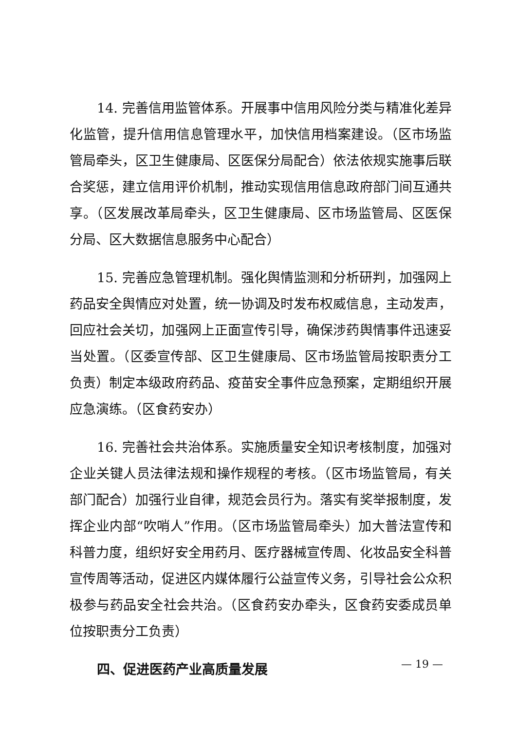14. 完善信用监管体系。开展事中信用风险分类与精准化差异化监管，提升信用信息管理水平，加快信用档案建设。（区市场监管局牵头，区卫生健康局、区医保分局配合）依法依规实施事后联合奖惩，建立信用评价机制，推动实现信用信息政府部门间互通共享。（区发展改革局牵头，区卫生健康局、区市场监管局、区医保分局、区大数据信息服务中心配合）
15. 完善应急管理机制。强化舆情监测和分析研判，加强网上药品安全舆情应对处置，统一协调及时发布权威信息，主动发声，回应社会关切，加强网上正面宣传引导，确保涉药舆情事件迅速妥当处置。（区委宣传部、区卫生健康局、区市场监管局按职责分工负责）制定本级政府药品、疫苗安全事件应急预案，定期组织开展应急演练。（区食药安办）
16. 完善社会共治体系。实施质量安全知识考核制度，加强对企业关键人员法律法规和操作规程的考核。（区市场监管局，有关部门配合）加强行业自律，规范会员行为。落实有奖举报制度，发挥企业内部“吹哨人”作用。（区市场监管局牵头）加大普法宣传和科普力度，组织好安全用药月、医疗器械宣传周、化妆品安全科普宣传周等活动，促进区内媒体履行公益宣传义务，引导社会公众积极参与药品安全社会共治。（区食药安办牵头，区食药安委成员单位按职责分工负责）
四、促进医药产业高质量发展
— 19 —